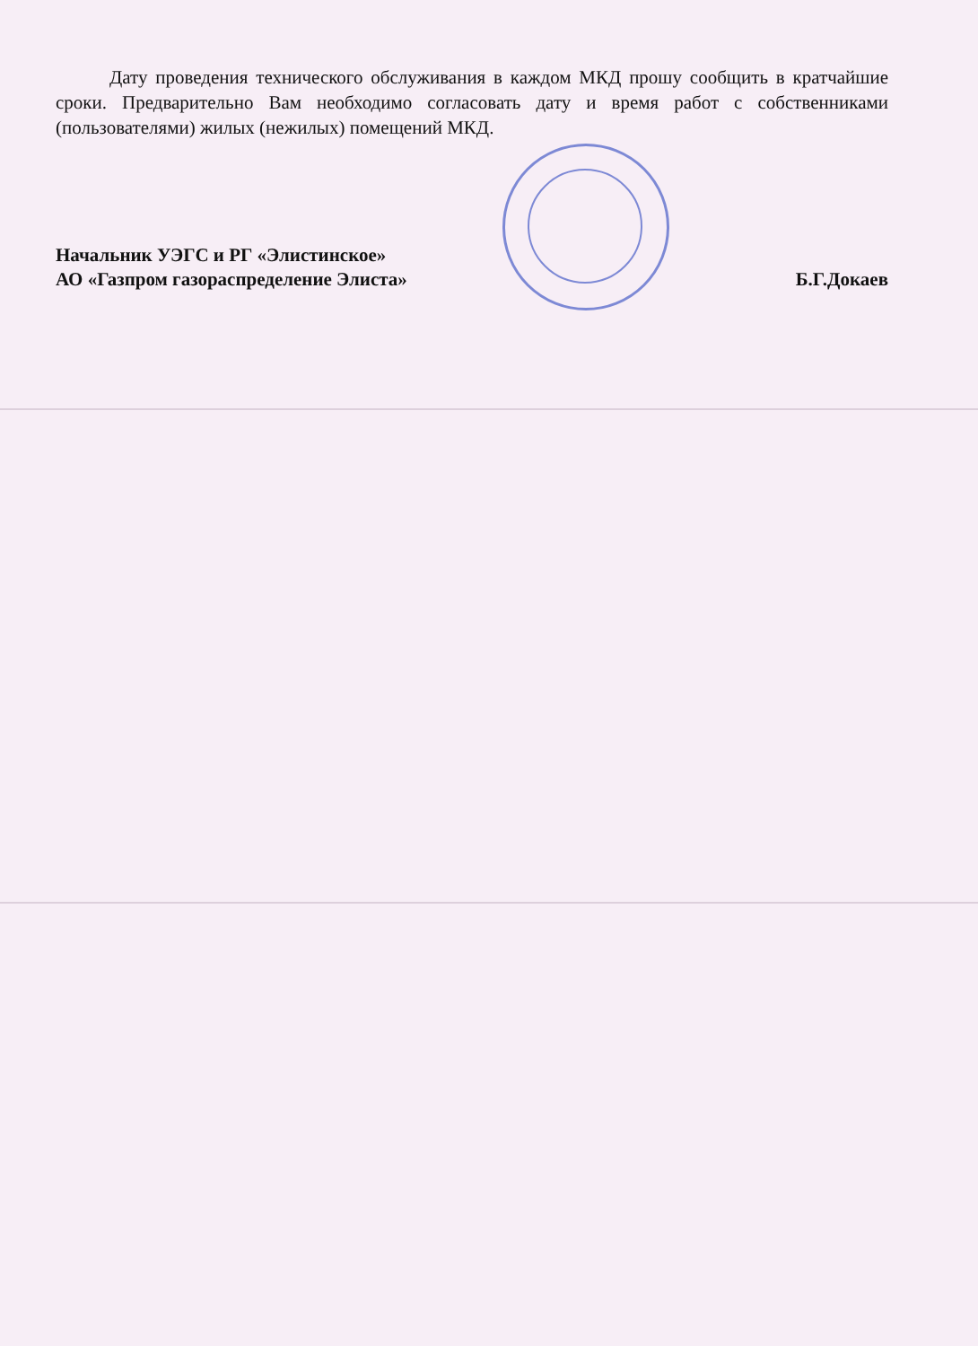Дату проведения технического обслуживания в каждом МКД прошу сообщить в кратчайшие сроки. Предварительно Вам необходимо согласовать дату и время работ с собственниками (пользователями) жилых (нежилых) помещений МКД.
Начальник УЭГС и РГ «Элистинское»
АО «Газпром газораспределение Элиста»
Б.Г.Докаев